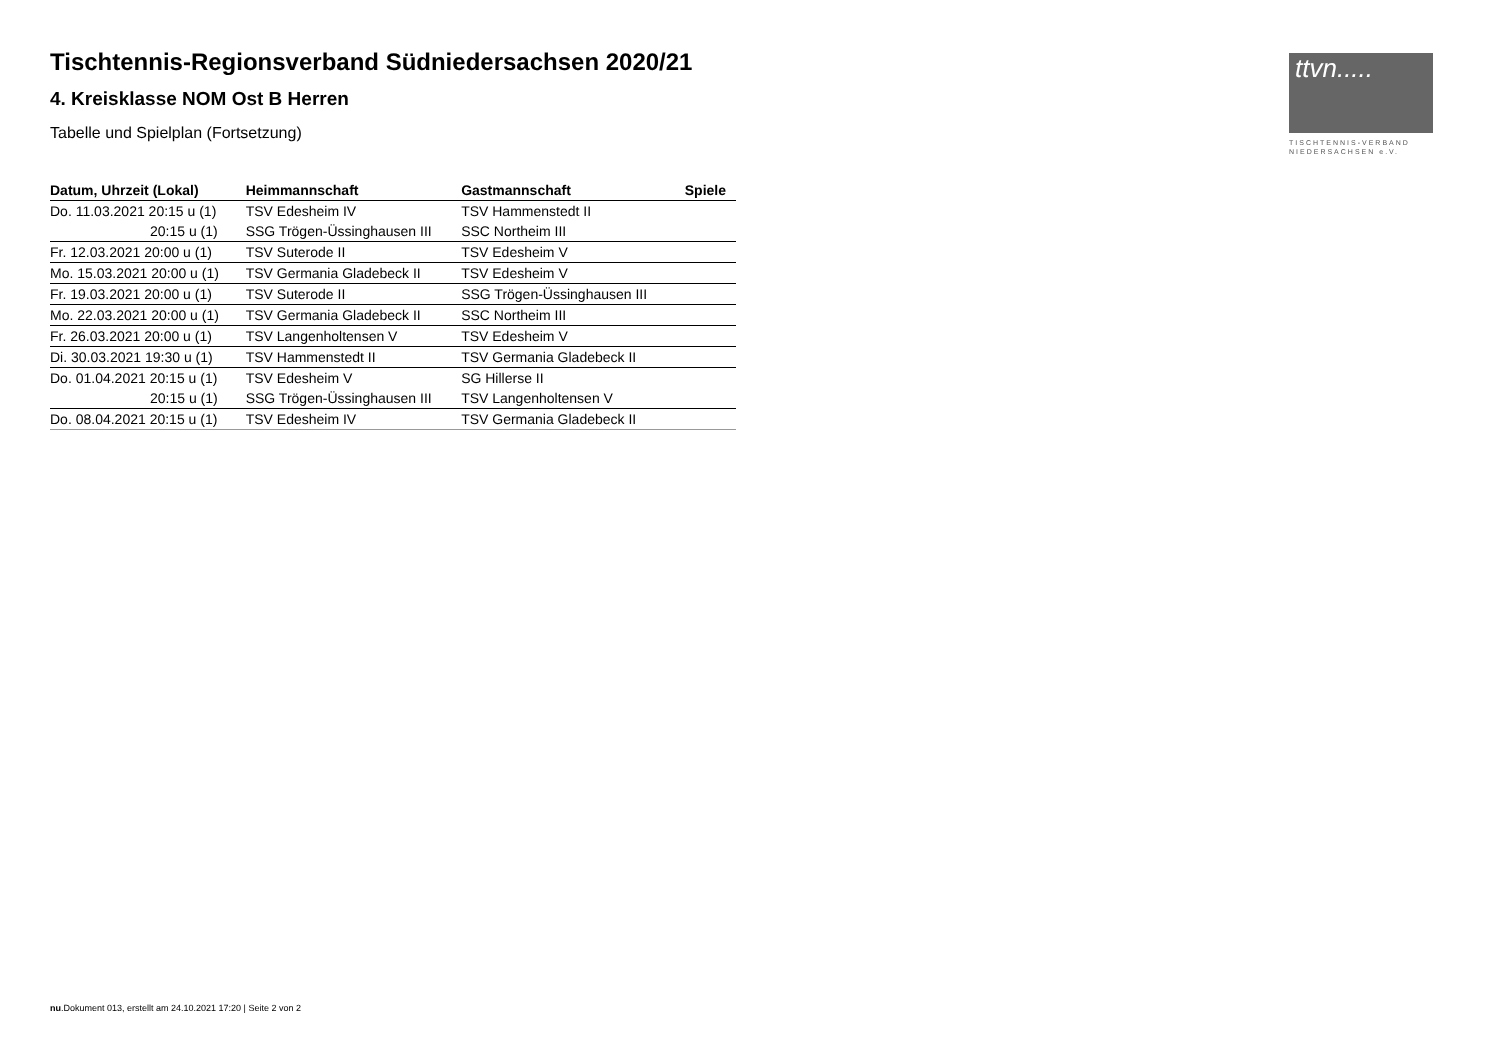Tischtennis-Regionsverband Südniedersachsen 2020/21
4. Kreisklasse NOM Ost B Herren
Tabelle und Spielplan (Fortsetzung)
| Datum, Uhrzeit (Lokal) | Heimmannschaft | Gastmannschaft | Spiele |
| --- | --- | --- | --- |
| Do. 11.03.2021 20:15 u (1) | TSV Edesheim IV | TSV Hammenstedt II | |
| 20:15 u (1) | SSG Trögen-Üssinghausen III | SSC Northeim III | |
| Fr. 12.03.2021 20:00 u (1) | TSV Suterode II | TSV Edesheim V | |
| Mo. 15.03.2021 20:00 u (1) | TSV Germania Gladebeck II | TSV Edesheim V | |
| Fr. 19.03.2021 20:00 u (1) | TSV Suterode II | SSG Trögen-Üssinghausen III | |
| Mo. 22.03.2021 20:00 u (1) | TSV Germania Gladebeck II | SSC Northeim III | |
| Fr. 26.03.2021 20:00 u (1) | TSV Langenholtensen V | TSV Edesheim V | |
| Di. 30.03.2021 19:30 u (1) | TSV Hammenstedt II | TSV Germania Gladebeck II | |
| Do. 01.04.2021 20:15 u (1) | TSV Edesheim V | SG Hillerse II | |
| 20:15 u (1) | SSG Trögen-Üssinghausen III | TSV Langenholtensen V | |
| Do. 08.04.2021 20:15 u (1) | TSV Edesheim IV | TSV Germania Gladebeck II | |
ttvn.....
TISCHTENNIS-VERBAND
NIEDERSACHSEN e.V.
nu.Dokument 013, erstellt am 24.10.2021 17:20 | Seite 2 von 2